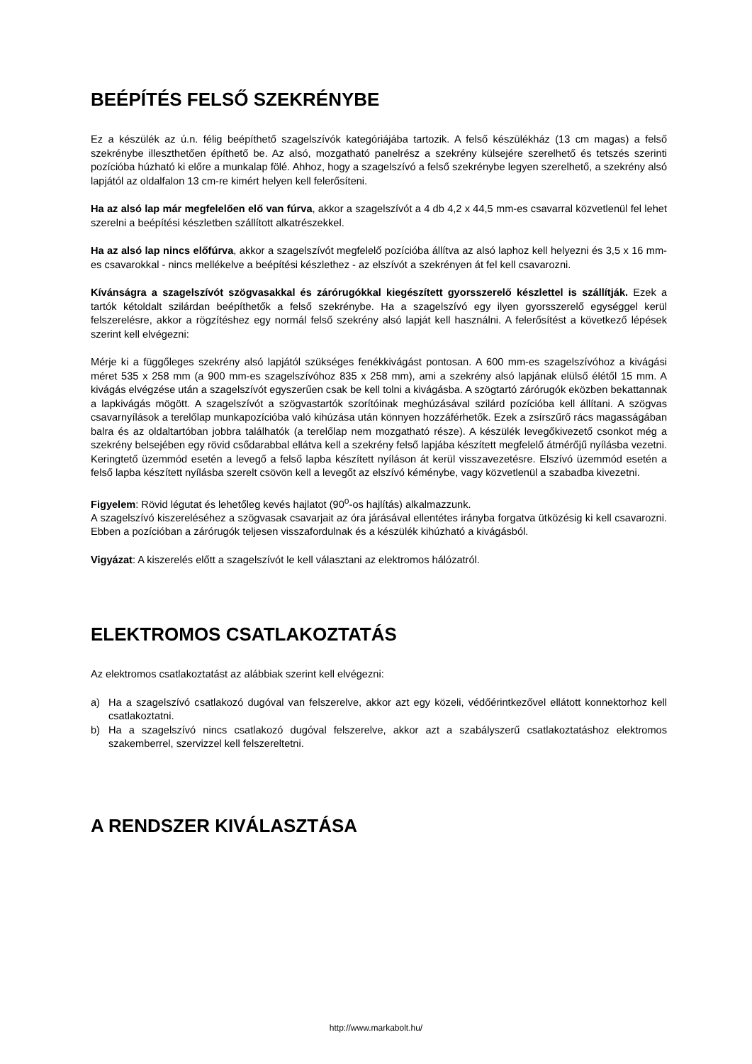BEÉPÍTÉS FELSŐ SZEKRÉNYBE
Ez a készülék az ú.n. félig beépíthető szagelszívók kategóriájába tartozik. A felső készülékház (13 cm magas) a felső szekrénybe illeszthetően építhető be. Az alsó, mozgatható panelrész a szekrény külsejére szerelhető és tetszés szerinti pozícióba húzható ki előre a munkalap fölé. Ahhoz, hogy a szagelszívó a felső szekrénybe legyen szerelhető, a szekrény alsó lapjától az oldalfalon 13 cm-re kimért helyen kell felerősíteni.
Ha az alsó lap már megfelelően elő van fúrva, akkor a szagelszívót a 4 db 4,2 x 44,5 mm-es csavarral közvetlenül fel lehet szerelni a beépítési készletben szállított alkatrészekkel.
Ha az alsó lap nincs előfúrva, akkor a szagelszívót megfelelő pozícióba állítva az alsó laphoz kell helyezni és 3,5 x 16 mm-es csavarokkal - nincs mellékelve a beépítési készlethez - az elszívót a szekrényen át fel kell csavarozni.
Kívánságra a szagelszívót szögvasakkal és zárórugókkal kiegészített gyorsszerelő készlettel is szállítják. Ezek a tartók kétoldalt szilárdan beépíthetők a felső szekrénybe. Ha a szagelszívó egy ilyen gyorsszerelő egységgel kerül felszerelésre, akkor a rögzítéshez egy normál felső szekrény alsó lapját kell használni. A felerősítést a következő lépések szerint kell elvégezni:
Mérje ki a függőleges szekrény alsó lapjától szükséges fenékkivágást pontosan. A 600 mm-es szagelszívóhoz a kivágási méret 535 x 258 mm (a 900 mm-es szagelszívóhoz 835 x 258 mm), ami a szekrény alsó lapjának elülső élétől 15 mm. A kivágás elvégzése után a szagelszívót egyszerűen csak be kell tolni a kivágásba. A szögtartó zárórugók eközben bekattannak a lapkivágás mögött. A szagelszívót a szögvastartók szorítóinak meghúzásával szilárd pozícióba kell állítani. A szögvas csavarnyílások a terelőlap munkapozícióba való kihúzása után könnyen hozzáférhetők. Ezek a zsírszűrő rács magasságában balra és az oldaltartóban jobbra találhatók (a terelőlap nem mozgatható része). A készülék levegőkivezető csonkot még a szekrény belsejében egy rövid csődarabbal ellátva kell a szekrény felső lapjába készített megfelelő átmérőjű nyílásba vezetni. Keringtető üzemmód esetén a levegő a felső lapba készített nyíláson át kerül visszavezetésre. Elszívó üzemmód esetén a felső lapba készített nyílásba szerelt csövön kell a levegőt az elszívó kéménybe, vagy közvetlenül a szabadba kivezetni.
Figyelem: Rövid légutat és lehetőleg kevés hajlatot (90<sup>o</sup>-os hajlítás) alkalmazzunk.
A szagelszívó kiszereléséhez a szögvasak csavarjait az óra járásával ellentétes irányba forgatva ütközésig ki kell csavarozni. Ebben a pozícióban a zárórugók teljesen visszafordulnak és a készülék kihúzható a kivágásból.
Vigyázat: A kiszerelés előtt a szagelszívót le kell választani az elektromos hálózatról.
ELEKTROMOS CSATLAKOZTATÁS
Az elektromos csatlakoztatást az alábbiak szerint kell elvégezni:
a) Ha a szagelszívó csatlakozó dugóval van felszerelve, akkor azt egy közeli, védőérintkezővel ellátott konnektorhoz kell csatlakoztatni.
b) Ha a szagelszívó nincs csatlakozó dugóval felszerelve, akkor azt a szabályszerű csatlakoztatáshoz elektromos szakemberrel, szervizzel kell felszereltetni.
A RENDSZER KIVÁLASZTÁSA
http://www.markabolt.hu/